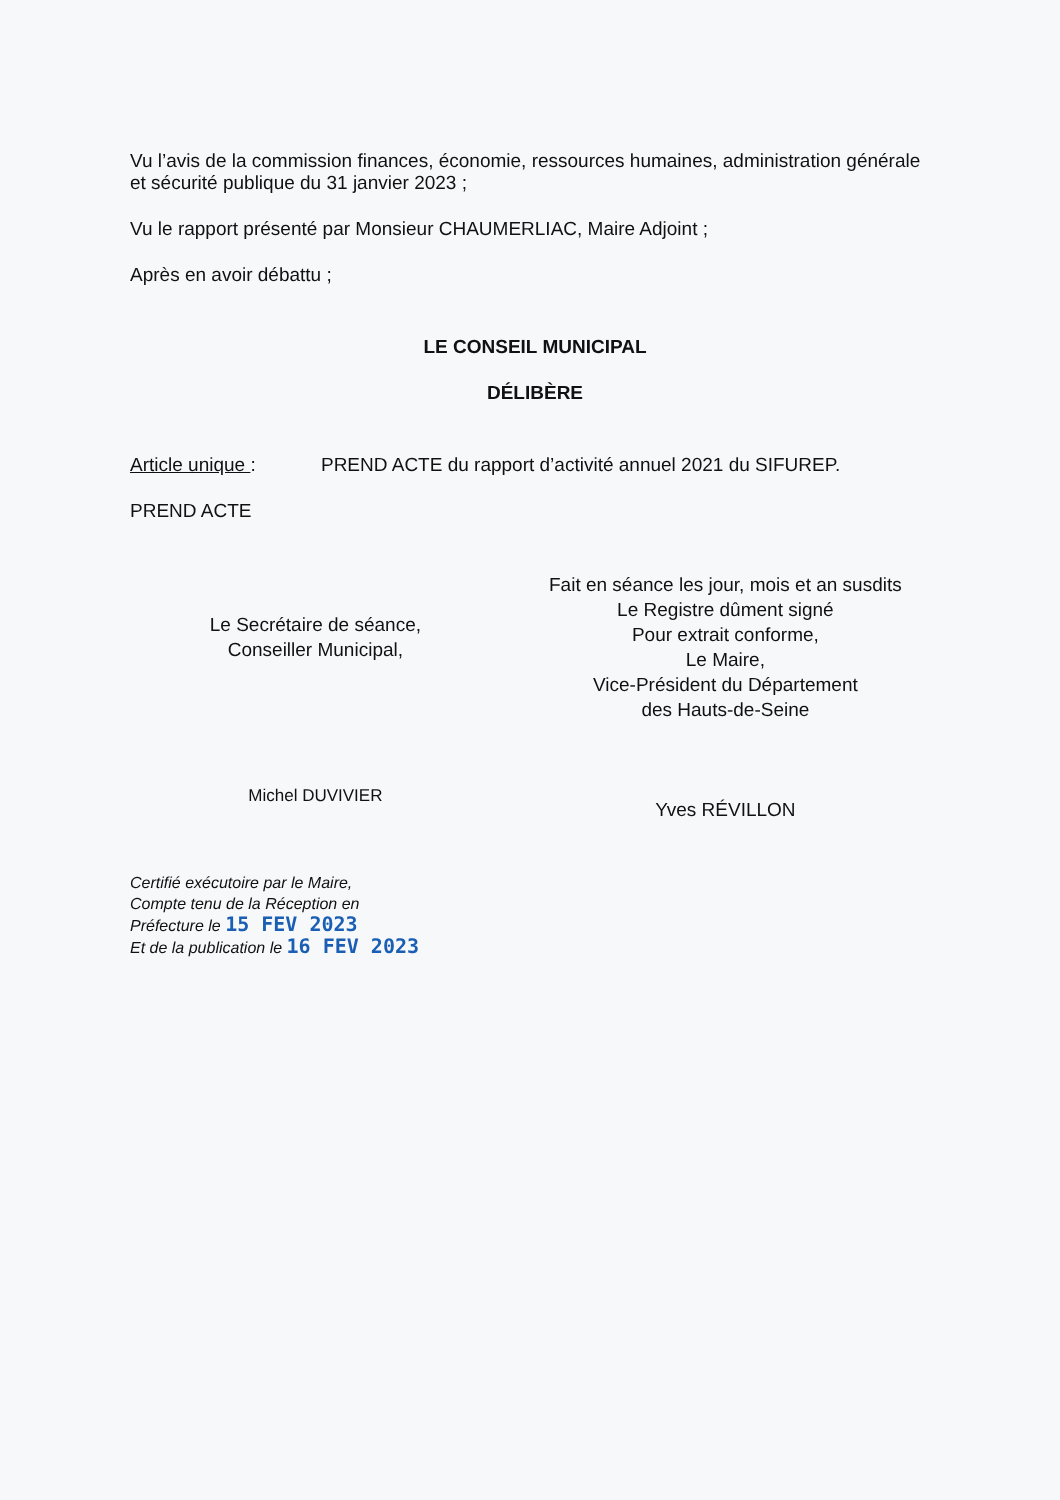Vu l’avis de la commission finances, économie, ressources humaines, administration générale et sécurité publique du 31 janvier 2023 ;
Vu le rapport présenté par Monsieur CHAUMERLIAC, Maire Adjoint ;
Après en avoir débattu ;
LE CONSEIL MUNICIPAL
DÉLIBÈRE
Article unique : PREND ACTE du rapport d’activité annuel 2021 du SIFUREP.
PREND ACTE
Le Secrétaire de séance,
Conseiller Municipal,
Michel DUVIVIER
Fait en séance les jour, mois et an susdits
Le Registre dûment signé
Pour extrait conforme,
Le Maire,
Vice-Président du Département
des Hauts-de-Seine
Yves RÉVILLON
Certifié exécutoire par le Maire,
Compte tenu de la Réception en
Préfecture le 15 FEV 2023
Et de la publication le 16 FEV 2023